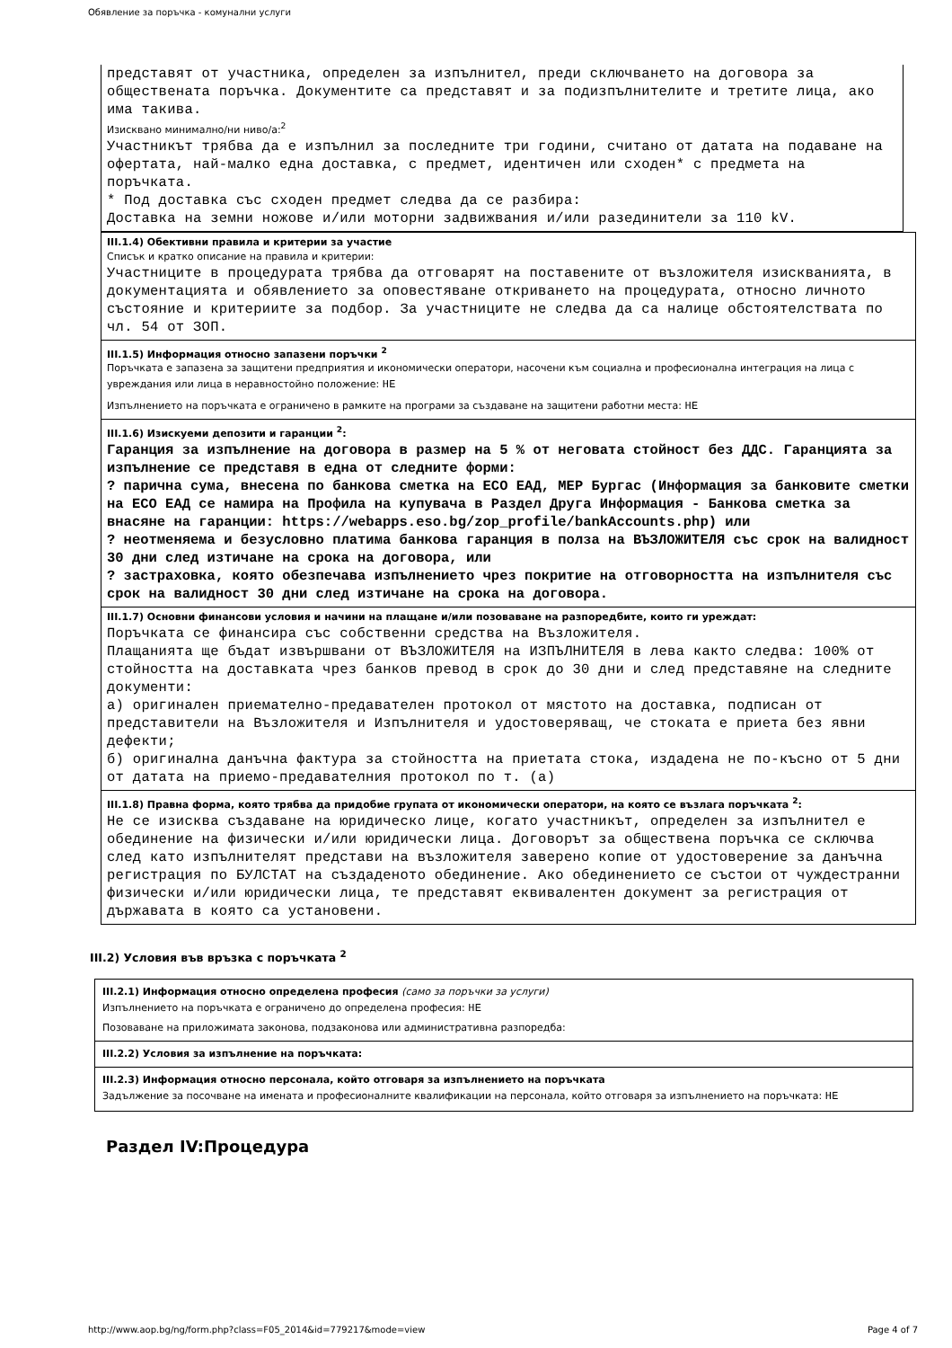Обявление за поръчка - комунални услуги
представят от участника, определен за изпълнител, преди сключването на договора за обществената поръчка. Документите са представят и за подизпълнителите и третите лица, ако има такива.
Изисквано минимално/ни ниво/а:<sup>2</sup>
Участникът трябва да е изпълнил за последните три години, считано от датата на подаване на офертата, най-малко една доставка, с предмет, идентичен или сходен* с предмета на поръчката.
* Под доставка със сходен предмет следва да се разбира:
Доставка на земни ножове и/или моторни задвижвания и/или разединители за 110 kV.
III.1.4) Обективни правила и критерии за участие
Списък и кратко описание на правила и критерии:
Участниците в процедурата трябва да отговарят на поставените от възложителя изискванията, в документацията и обявлението за оповестяване откриването на процедурата, относно личното състояние и критериите за подбор. За участниците не следва да са налице обстоятелствата по чл. 54 от ЗОП.
III.1.5) Информация относно запазени поръчки <sup>2</sup>
Поръчката е запазена за защитени предприятия и икономически оператори, насочени към социална и професионална интеграция на лица с увреждания или лица в неравностойно положение: НЕ
Изпълнението на поръчката е ограничено в рамките на програми за създаване на защитени работни места: НЕ
III.1.6) Изискуеми депозити и гаранции <sup>2</sup>:
Гаранция за изпълнение на договора в размер на 5 % от неговата стойност без ДДС. Гаранцията за изпълнение се представя в една от следните форми:
? парична сума, внесена по банкова сметка на ЕСО ЕАД, МЕР Бургас (Информация за банковите сметки на ЕСО ЕАД се намира на Профила на купувача в Раздел Друга Информация - Банкова сметка за внасяне на гаранции: https://webapps.eso.bg/zop_profile/bankAccounts.php) или
? неотменяема и безусловно платима банкова гаранция в полза на ВЪЗЛОЖИТЕЛЯ със срок на валидност 30 дни след изтичане на срока на договора, или
? застраховка, която обезпечава изпълнението чрез покритие на отговорността на изпълнителя със срок на валидност 30 дни след изтичане на срока на договора.
III.1.7) Основни финансови условия и начини на плащане и/или позоваване на разпоредбите, които ги уреждат:
Поръчката се финансира със собственни средства на Възложителя.
Плащанията ще бъдат извършвани от ВЪЗЛОЖИТЕЛЯ на ИЗПЪЛНИТЕЛЯ в лева както следва: 100% от стойността на доставката чрез банков превод в срок до 30 дни и след представяне на следните документи:
а) оригинален приемателно-предавателен протокол от мястото на доставка, подписан от представители на Възложителя и Изпълнителя и удостоверяващ, че стоката е приета без явни дефекти;
б) оригинална данъчна фактура за стойността на приетата стока, издадена не по-късно от 5 дни от датата на приемо-предавателния протокол по т. (а)
III.1.8) Правна форма, която трябва да придобие групата от икономически оператори, на която се възлага поръчката <sup>2</sup>:
Не се изисква създаване на юридическо лице, когато участникът, определен за изпълнител е обединение на физически и/или юридически лица. Договорът за обществена поръчка се сключва след като изпълнителят представи на възложителя заверено копие от удостоверение за данъчна регистрация по БУЛСТАТ на създаденото обединение. Ако обединението се състои от чуждестранни физически и/или юридически лица, те представят еквивалентен документ за регистрация от държавата в която са установени.
III.2) Условия във връзка с поръчката <sup>2</sup>
III.2.1) Информация относно определена професия (само за поръчки за услуги)
Изпълнението на поръчката е ограничено до определена професия: НЕ
Позоваване на приложимата законова, подзаконова или административна разпоредба:
III.2.2) Условия за изпълнение на поръчката:
III.2.3) Информация относно персонала, който отговаря за изпълнението на поръчката
Задължение за посочване на имената и професионалните квалификации на персонала, който отговаря за изпълнението на поръчката: НЕ
Раздел IV:Процедура
http://www.aop.bg/ng/form.php?class=F05_2014&id=779217&mode=view Page 4 of 7